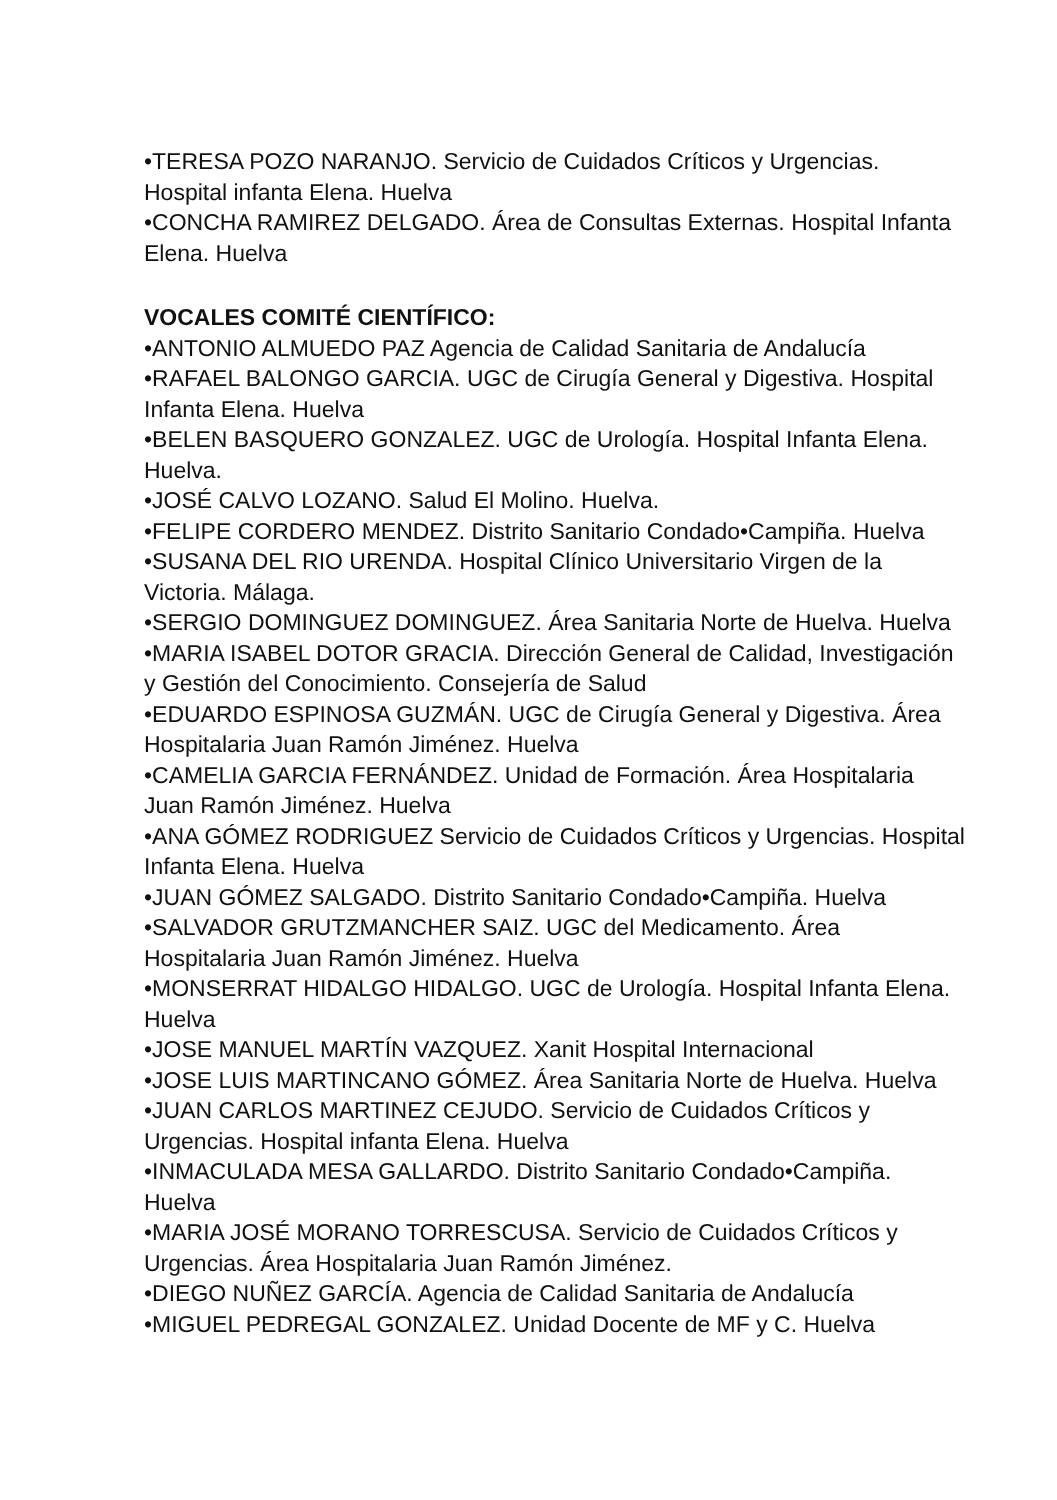•TERESA POZO NARANJO. Servicio de Cuidados Críticos y Urgencias. Hospital infanta Elena. Huelva
•CONCHA RAMIREZ DELGADO. Área de Consultas Externas. Hospital Infanta Elena. Huelva
VOCALES COMITÉ CIENTÍFICO:
•ANTONIO ALMUEDO PAZ Agencia de Calidad Sanitaria de Andalucía
•RAFAEL BALONGO GARCIA. UGC de Cirugía General y Digestiva. Hospital Infanta Elena. Huelva
•BELEN BASQUERO GONZALEZ. UGC de Urología. Hospital Infanta Elena. Huelva.
•JOSÉ CALVO LOZANO. Salud El Molino. Huelva.
•FELIPE CORDERO MENDEZ. Distrito Sanitario Condado•Campiña. Huelva
•SUSANA DEL RIO URENDA. Hospital Clínico Universitario Virgen de la Victoria. Málaga.
•SERGIO DOMINGUEZ DOMINGUEZ. Área Sanitaria Norte de Huelva. Huelva
•MARIA ISABEL DOTOR GRACIA. Dirección General de Calidad, Investigación y Gestión del Conocimiento. Consejería de Salud
•EDUARDO ESPINOSA GUZMÁN. UGC de Cirugía General y Digestiva. Área Hospitalaria Juan Ramón Jiménez. Huelva
•CAMELIA GARCIA FERNÁNDEZ. Unidad de Formación. Área Hospitalaria Juan Ramón Jiménez. Huelva
•ANA GÓMEZ RODRIGUEZ Servicio de Cuidados Críticos y Urgencias. Hospital Infanta Elena. Huelva
•JUAN GÓMEZ SALGADO. Distrito Sanitario Condado•Campiña. Huelva
•SALVADOR GRUTZMANCHER SAIZ. UGC del Medicamento. Área Hospitalaria Juan Ramón Jiménez. Huelva
•MONSERRAT HIDALGO HIDALGO. UGC de Urología. Hospital Infanta Elena. Huelva
•JOSE MANUEL MARTÍN VAZQUEZ. Xanit Hospital Internacional
•JOSE LUIS MARTINCANO GÓMEZ. Área Sanitaria Norte de Huelva. Huelva
•JUAN CARLOS MARTINEZ CEJUDO. Servicio de Cuidados Críticos y Urgencias. Hospital infanta Elena. Huelva
•INMACULADA MESA GALLARDO. Distrito Sanitario Condado•Campiña. Huelva
•MARIA JOSÉ MORANO TORRESCUSA. Servicio de Cuidados Críticos y Urgencias. Área Hospitalaria Juan Ramón Jiménez.
•DIEGO NUÑEZ GARCÍA. Agencia de Calidad Sanitaria de Andalucía
•MIGUEL PEDREGAL GONZALEZ. Unidad Docente de MF y C. Huelva